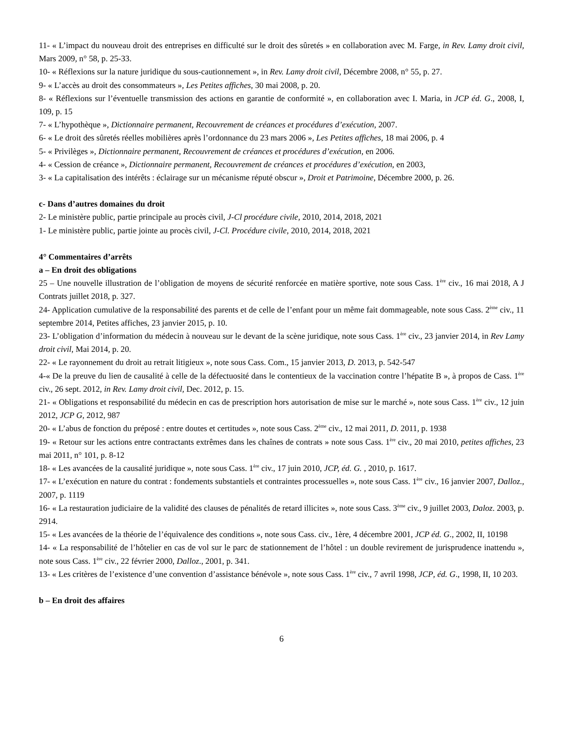11- « L’impact du nouveau droit des entreprises en difficulté sur le droit des sûretés » en collaboration avec M. Farge, in Rev. Lamy droit civil, Mars 2009, n° 58, p. 25-33.
10- « Réflexions sur la nature juridique du sous-cautionnement », in Rev. Lamy droit civil, Décembre 2008, n° 55, p. 27.
9- « L’accès au droit des consommateurs », Les Petites affiches, 30 mai 2008, p. 20.
8- « Réflexions sur l’éventuelle transmission des actions en garantie de conformité », en collaboration avec I. Maria, in JCP éd. G., 2008, I, 109, p. 15
7- « L’hypothèque », Dictionnaire permanent, Recouvrement de créances et procédures d’exécution, 2007.
6- « Le droit des sûretés réelles mobilières après l’ordonnance du 23 mars 2006 », Les Petites affiches, 18 mai 2006, p. 4
5- « Privilèges », Dictionnaire permanent, Recouvrement de créances et procédures d’exécution, en 2006.
4- « Cession de créance », Dictionnaire permanent, Recouvrement de créances et procédures d’exécution, en 2003,
3- « La capitalisation des intérêts : éclairage sur un mécanisme réputé obscur », Droit et Patrimoine, Décembre 2000, p. 26.
c- Dans d’autres domaines du droit
2- Le ministère public, partie principale au procès civil, J-Cl procédure civile, 2010, 2014, 2018, 2021
1- Le ministère public, partie jointe au procès civil, J-Cl. Procédure civile, 2010, 2014, 2018, 2021
4° Commentaires d’arrêts
a – En droit des obligations
25 – Une nouvelle illustration de l’obligation de moyens de sécurité renforcée en matière sportive, note sous Cass. 1<sup>ère</sup> civ., 16 mai 2018, A J Contrats juillet 2018, p. 327.
24- Application cumulative de la responsabilité des parents et de celle de l’enfant pour un même fait dommageable, note sous Cass. 2<sup>ème</sup> civ., 11 septembre 2014, Petites affiches, 23 janvier 2015, p. 10.
23- L’obligation d’information du médecin à nouveau sur le devant de la scène juridique, note sous Cass. 1<sup>ère</sup> civ., 23 janvier 2014, in Rev Lamy droit civil, Mai 2014, p. 20.
22- « Le rayonnement du droit au retrait litigieux », note sous Cass. Com., 15 janvier 2013, D. 2013, p. 542-547
4-« De la preuve du lien de causalité à celle de la défectuosité dans le contentieux de la vaccination contre l’hépatite B », à propos de Cass. 1<sup>ère</sup> civ., 26 sept. 2012, in Rev. Lamy droit civil, Dec. 2012, p. 15.
21- « Obligations et responsabilité du médecin en cas de prescription hors autorisation de mise sur le marché », note sous Cass. 1<sup>ère</sup> civ., 12 juin 2012, JCP G, 2012, 987
20- « L’abus de fonction du préposé : entre doutes et certitudes », note sous Cass. 2<sup>ème</sup> civ., 12 mai 2011, D. 2011, p. 1938
19- « Retour sur les actions entre contractants extrêmes dans les chaînes de contrats » note sous Cass. 1<sup>ère</sup> civ., 20 mai 2010, petites affiches, 23 mai 2011, n° 101, p. 8-12
18- « Les avancées de la causalité juridique », note sous Cass. 1<sup>ère</sup> civ., 17 juin 2010, JCP, éd. G. , 2010, p. 1617.
17- « L’exécution en nature du contrat : fondements substantiels et contraintes processuelles », note sous Cass. 1<sup>ère</sup> civ., 16 janvier 2007, Dalloz., 2007, p. 1119
16- « La restauration judiciaire de la validité des clauses de pénalités de retard illicites », note sous Cass. 3<sup>ème</sup> civ., 9 juillet 2003, Daloz. 2003, p. 2914.
15- « Les avancées de la théorie de l’équivalence des conditions », note sous Cass. civ., 1ère, 4 décembre 2001, JCP éd. G., 2002, II, 10198
14- « La responsabilité de l’hôtelier en cas de vol sur le parc de stationnement de l’hôtel : un double revirement de jurisprudence inattendu », note sous Cass. 1<sup>ère</sup> civ., 22 février 2000, Dalloz., 2001, p. 341.
13- « Les critères de l’existence d’une convention d’assistance bénévole », note sous Cass. 1<sup>ère</sup> civ., 7 avril 1998, JCP, éd. G., 1998, II, 10 203.
b – En droit des affaires
6